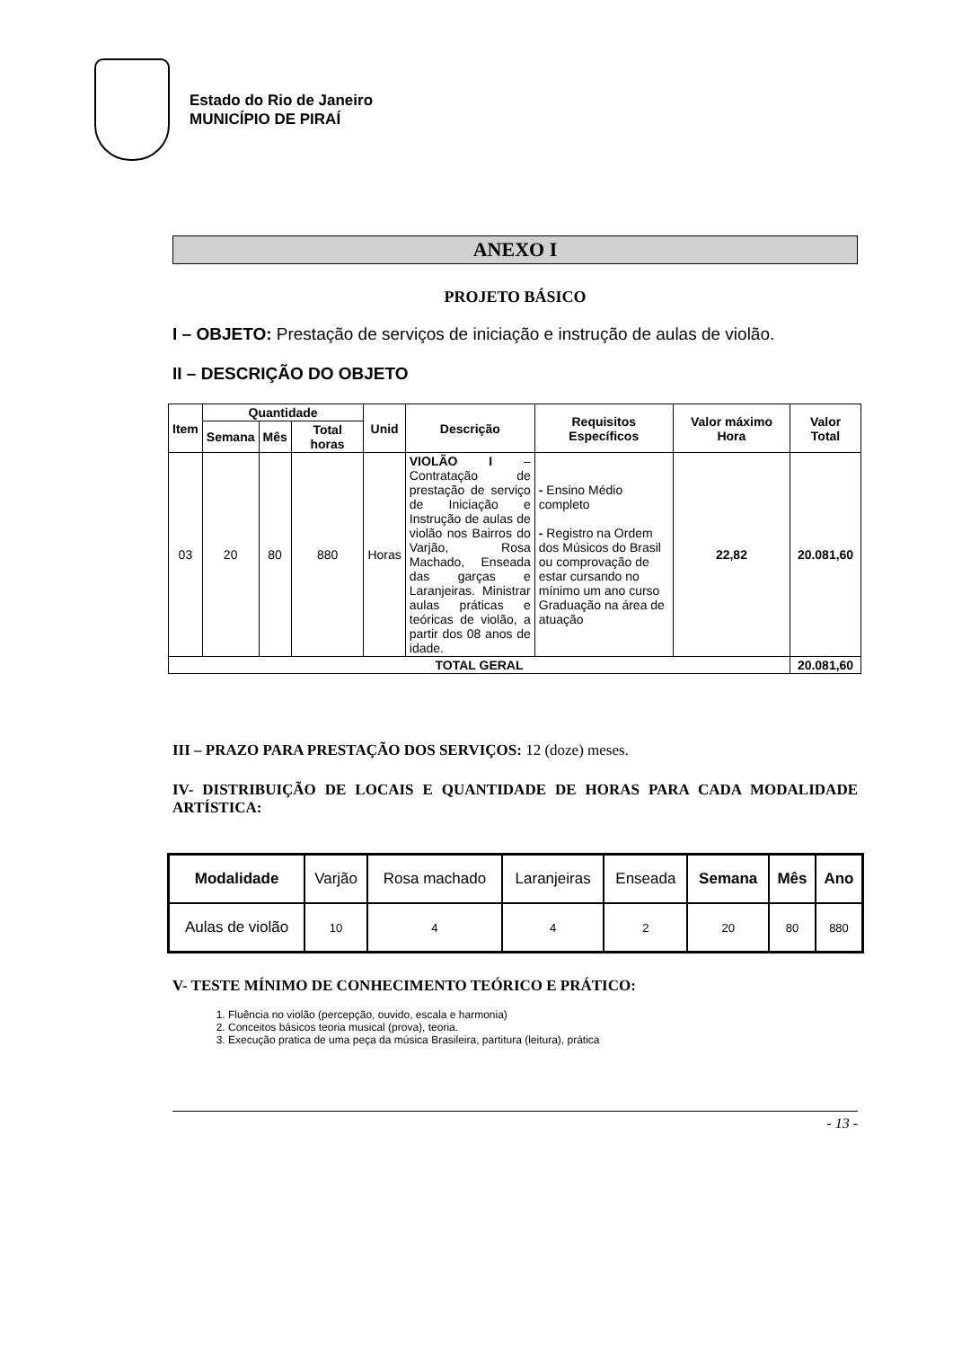Estado do Rio de Janeiro
MUNICÍPIO DE PIRAÍ
ANEXO I
PROJETO BÁSICO
I – OBJETO: Prestação de serviços de iniciação e instrução de aulas de violão.
II – DESCRIÇÃO DO OBJETO
| Item | Quantidade | | | Unid | Descrição | Requisitos Específicos | Valor máximo Hora | Valor Total |
| --- | --- | --- | --- | --- | --- | --- | --- | --- |
| | Semana | Mês | Total horas | | | | | |
| 03 | 20 | 80 | 880 | Horas | VIOLÃO I – Contratação de prestação de serviço de Iniciação e Instrução de aulas de violão nos Bairros do Varjão, Rosa Machado, Enseada das garças e Laranjeiras. Ministrar aulas práticas e teóricas de violão, a partir dos 08 anos de idade. | - Ensino Médio completo - Registro na Ordem dos Músicos do Brasil ou comprovação de estar cursando no mínimo um ano curso Graduação na área de atuação | 22,82 | 20.081,60 |
| TOTAL GERAL | | | | | | | | 20.081,60 |
III – PRAZO PARA PRESTAÇÃO DOS SERVIÇOS: 12 (doze) meses.
IV- DISTRIBUIÇÃO DE LOCAIS E QUANTIDADE DE HORAS PARA CADA MODALIDADE ARTÍSTICA:
| Modalidade | Varjão | Rosa machado | Laranjeiras | Enseada | Semana | Mês | Ano |
| Aulas de violão | 10 | 4 | 4 | 2 | 20 | 80 | 880 |
V- TESTE MÍNIMO DE CONHECIMENTO TEÓRICO E PRÁTICO:
1. Fluência no violão (percepção, ouvido, escala e harmonia)
2. Conceitos básicos teoria musical (prova), teoria.
3. Execução pratica de uma peça da música Brasileira, partitura (leitura), prática
- 13 -